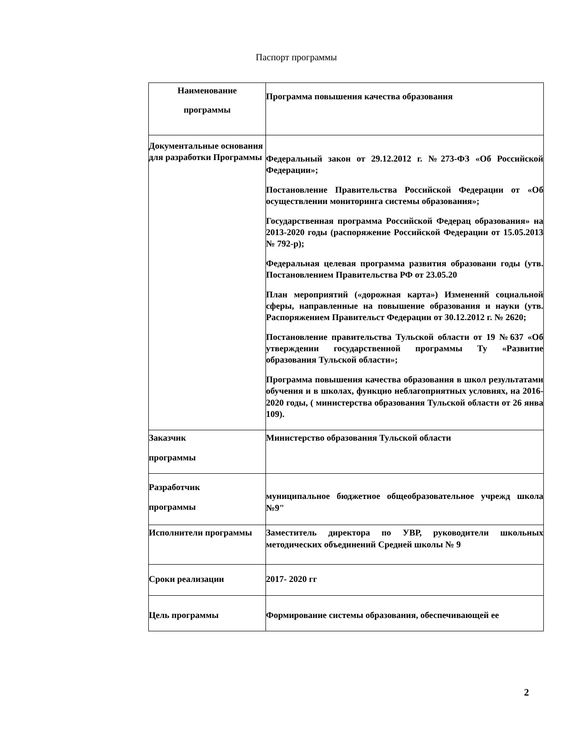Паспорт программы
| Наименование программы | Программа повышения качества образования |
| Документальные основания для разработки Программы | Федеральный закон от 29.12.2012 г. №273-ФЗ «Об Российской Федерации»; Постановление Правительства Российской Федерации от «Об осуществлении мониторинга системы образования»; Государственная программа Российской Федерац образования» на 2013-2020 годы (распоряжение Российской Федерации от 15.05.2013 № 792-р); Федеральная целевая программа развития образовани годы (утв. Постановлением Правительства РФ от 23.05.20 План мероприятий («дорожная карта») Изменений социальной сферы, направленные на повышение образования и науки (утв. Распоряжением Правительст Федерации от 30.12.2012 г. № 2620; Постановление правительства Тульской области от 19 №637 «Об утверждении государственной программы Ту «Развитие образования Тульской области»; Программа повышения качества образования в школ результатами обучения и в школах, функцио неблагоприятных условиях, на 2016-2020 годы, ( министерства образования Тульской области от 26 янва 109). |
| Заказчик программы | Министерство образования Тульской области |
| Разработчик программы | муниципальное бюджетное общеобразовательное учрежд школа №9" |
| Исполнители программы | Заместитель директора по УВР, руководители школьных методических объединений Средней школы № 9 |
| Сроки реализации | 2017- 2020 гг |
| Цель программы | Формирование системы образования, обеспечивающей ее |
2